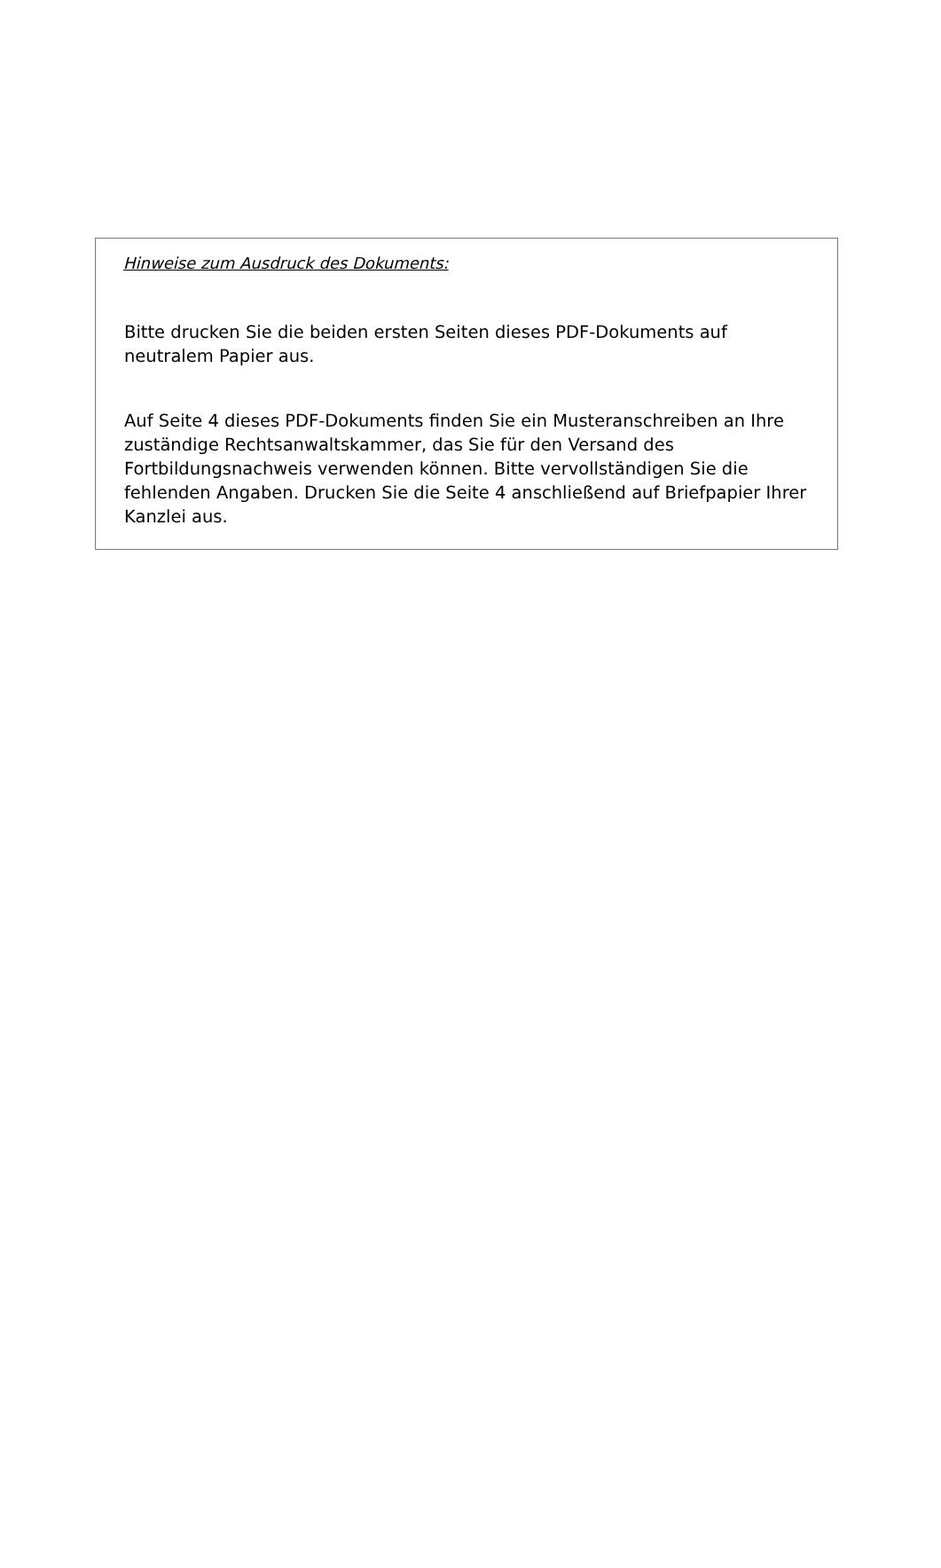Hinweise zum Ausdruck des Dokuments:
Bitte drucken Sie die beiden ersten Seiten dieses PDF-Dokuments auf neutralem Papier aus.
Auf Seite 4 dieses PDF-Dokuments finden Sie ein Musteranschreiben an Ihre zuständige Rechtsanwaltskammer, das Sie für den Versand des Fortbildungsnachweis verwenden können. Bitte vervollständigen Sie die fehlenden Angaben. Drucken Sie die Seite 4 anschließend auf Briefpapier Ihrer Kanzlei aus.